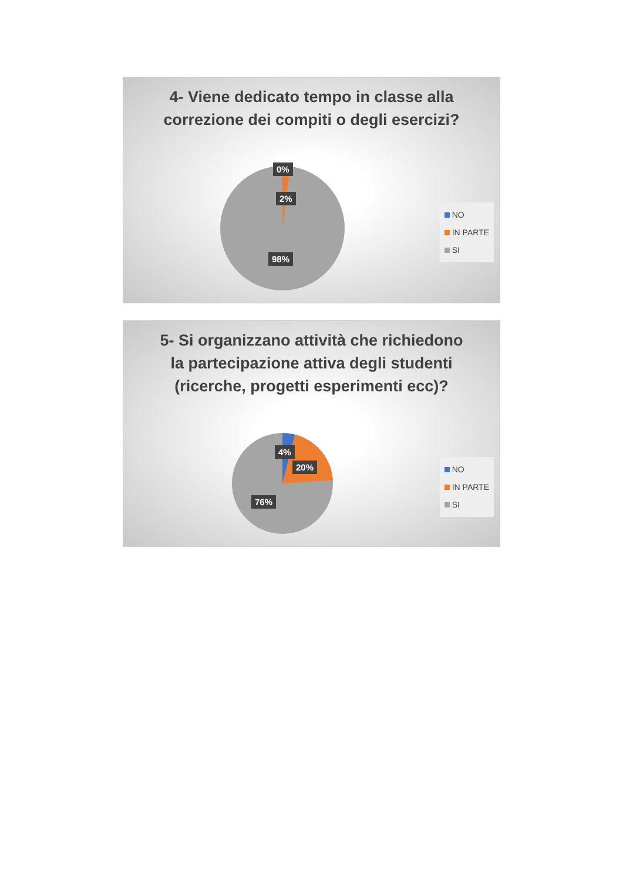4- Viene dedicato tempo in classe alla correzione dei compiti o degli esercizi?
0%
2%
98%
NO
IN PARTE
SI
5- Si organizzano attività che richiedono la partecipazione attiva degli studenti (ricerche, progetti esperimenti ecc)?
4%
20%
76%
NO
IN PARTE
SI